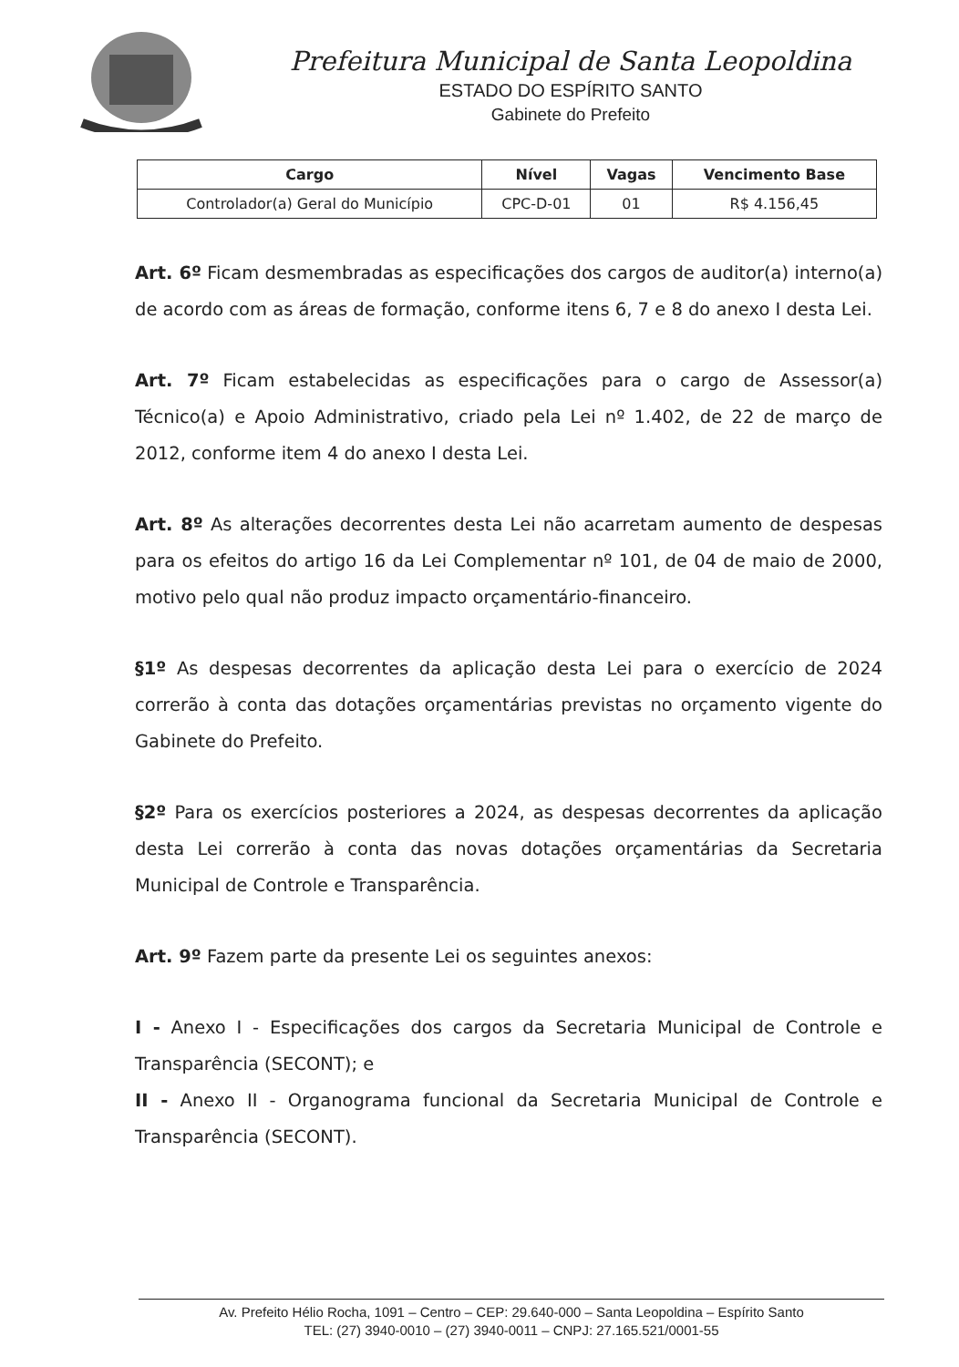Prefeitura Municipal de Santa Leopoldina
ESTADO DO ESPÍRITO SANTO
Gabinete do Prefeito
| Cargo | Nível | Vagas | Vencimento Base |
| --- | --- | --- | --- |
| Controlador(a) Geral do Município | CPC-D-01 | 01 | R$ 4.156,45 |
Art. 6º Ficam desmembradas as especificações dos cargos de auditor(a) interno(a) de acordo com as áreas de formação, conforme itens 6, 7 e 8 do anexo I desta Lei.
Art. 7º Ficam estabelecidas as especificações para o cargo de Assessor(a) Técnico(a) e Apoio Administrativo, criado pela Lei nº 1.402, de 22 de março de 2012, conforme item 4 do anexo I desta Lei.
Art. 8º As alterações decorrentes desta Lei não acarretam aumento de despesas para os efeitos do artigo 16 da Lei Complementar nº 101, de 04 de maio de 2000, motivo pelo qual não produz impacto orçamentário-financeiro.
§1º As despesas decorrentes da aplicação desta Lei para o exercício de 2024 correrão à conta das dotações orçamentárias previstas no orçamento vigente do Gabinete do Prefeito.
§2º Para os exercícios posteriores a 2024, as despesas decorrentes da aplicação desta Lei correrão à conta das novas dotações orçamentárias da Secretaria Municipal de Controle e Transparência.
Art. 9º Fazem parte da presente Lei os seguintes anexos:
I - Anexo I - Especificações dos cargos da Secretaria Municipal de Controle e Transparência (SECONT); e
II - Anexo II - Organograma funcional da Secretaria Municipal de Controle e Transparência (SECONT).
Av. Prefeito Hélio Rocha, 1091 – Centro – CEP: 29.640-000 – Santa Leopoldina – Espírito Santo
TEL: (27) 3940-0010 – (27) 3940-0011 – CNPJ: 27.165.521/0001-55